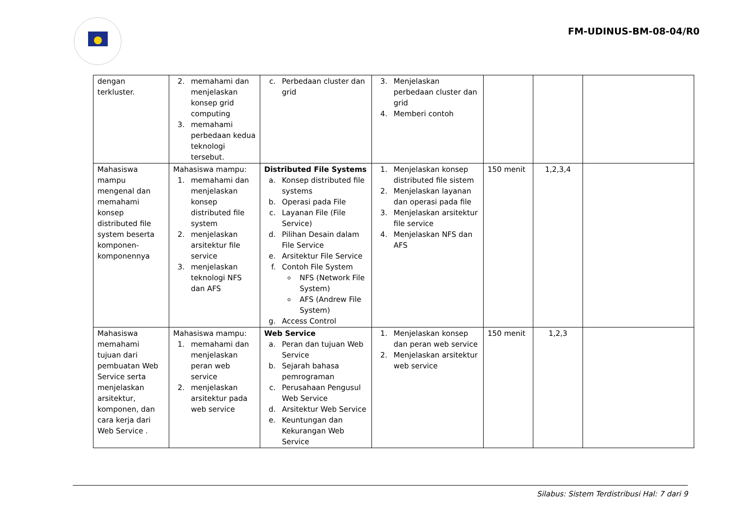FM-UDINUS-BM-08-04/R0
| dengan terkluster. | 2. memahami dan menjelaskan konsep grid computing 3. memahami perbedaan kedua teknologi tersebut. | c. Perbedaan cluster dan grid | 3. Menjelaskan perbedaan cluster dan grid 4. Memberi contoh | | | |
| Mahasiswa mampu mengenal dan memahami konsep distributed file system beserta komponen-komponennya | Mahasiswa mampu: 1. memahami dan menjelaskan konsep distributed file system 2. menjelaskan arsitektur file service 3. menjelaskan teknologi NFS dan AFS | Distributed File Systems a. Konsep distributed file systems b. Operasi pada File c. Layanan File (File Service) d. Pilihan Desain dalam File Service e. Arsitektur File Service f. Contoh File System NFS (Network File System) AFS (Andrew File System) g. Access Control | 1. Menjelaskan konsep distributed file sistem 2. Menjelaskan layanan dan operasi pada file 3. Menjelaskan arsitektur file service 4. Menjelaskan NFS dan AFS | 150 menit | 1,2,3,4 | |
| Mahasiswa memahami tujuan dari pembuatan Web Service serta menjelaskan arsitektur, komponen, dan cara kerja dari Web Service . | Mahasiswa mampu: 1. memahami dan menjelaskan peran web service 2. menjelaskan arsitektur pada web service | Web Service a. Peran dan tujuan Web Service b. Sejarah bahasa pemrograman c. Perusahaan Pengusul Web Service d. Arsitektur Web Service e. Keuntungan dan Kekurangan Web Service | 1. Menjelaskan konsep dan peran web service 2. Menjelaskan arsitektur web service | 150 menit | 1,2,3 | |
Silabus: Sistem Terdistribusi Hal: 7 dari 9